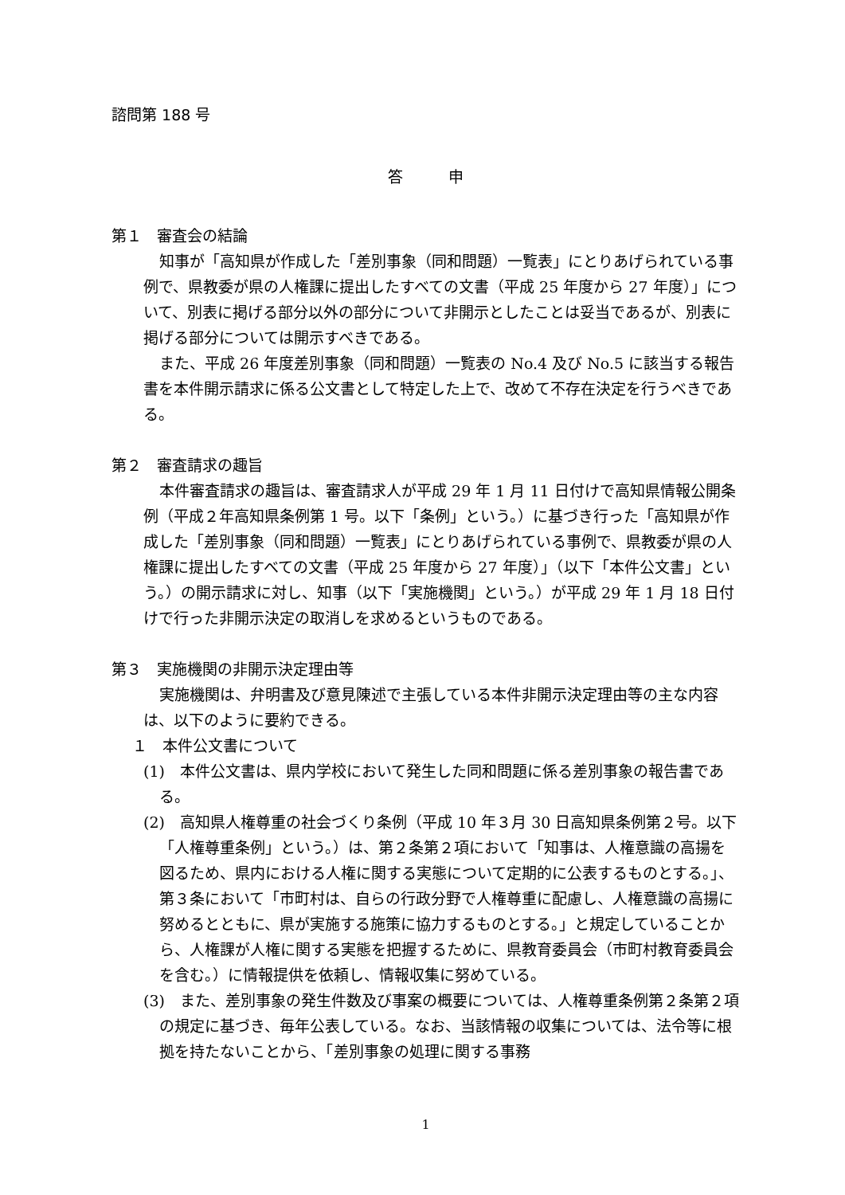諮問第 188 号
答　　　申
第１　審査会の結論
知事が「高知県が作成した「差別事象（同和問題）一覧表」にとりあげられている事例で、県教委が県の人権課に提出したすべての文書（平成 25 年度から 27 年度）」について、別表に掲げる部分以外の部分について非開示としたことは妥当であるが、別表に掲げる部分については開示すべきである。
また、平成 26 年度差別事象（同和問題）一覧表の No.4 及び No.5 に該当する報告書を本件開示請求に係る公文書として特定した上で、改めて不存在決定を行うべきである。
第２　審査請求の趣旨
本件審査請求の趣旨は、審査請求人が平成 29 年 1 月 11 日付けで高知県情報公開条例（平成２年高知県条例第 1 号。以下「条例」という。）に基づき行った「高知県が作成した「差別事象（同和問題）一覧表」にとりあげられている事例で、県教委が県の人権課に提出したすべての文書（平成 25 年度から 27 年度）」（以下「本件公文書」という。）の開示請求に対し、知事（以下「実施機関」という。）が平成 29 年 1 月 18 日付けで行った非開示決定の取消しを求めるというものである。
第３　実施機関の非開示決定理由等
実施機関は、弁明書及び意見陳述で主張している本件非開示決定理由等の主な内容は、以下のように要約できる。
１　本件公文書について
(1)　本件公文書は、県内学校において発生した同和問題に係る差別事象の報告書である。
(2)　高知県人権尊重の社会づくり条例（平成 10 年３月 30 日高知県条例第２号。以下「人権尊重条例」という。）は、第２条第２項において「知事は、人権意識の高揚を図るため、県内における人権に関する実態について定期的に公表するものとする。」、第３条において「市町村は、自らの行政分野で人権尊重に配慮し、人権意識の高揚に努めるとともに、県が実施する施策に協力するものとする。」と規定していることから、人権課が人権に関する実態を把握するために、県教育委員会（市町村教育委員会を含む。）に情報提供を依頼し、情報収集に努めている。
(3)　また、差別事象の発生件数及び事案の概要については、人権尊重条例第２条第２項の規定に基づき、毎年公表している。なお、当該情報の収集については、法令等に根拠を持たないことから、「差別事象の処理に関する事務
1